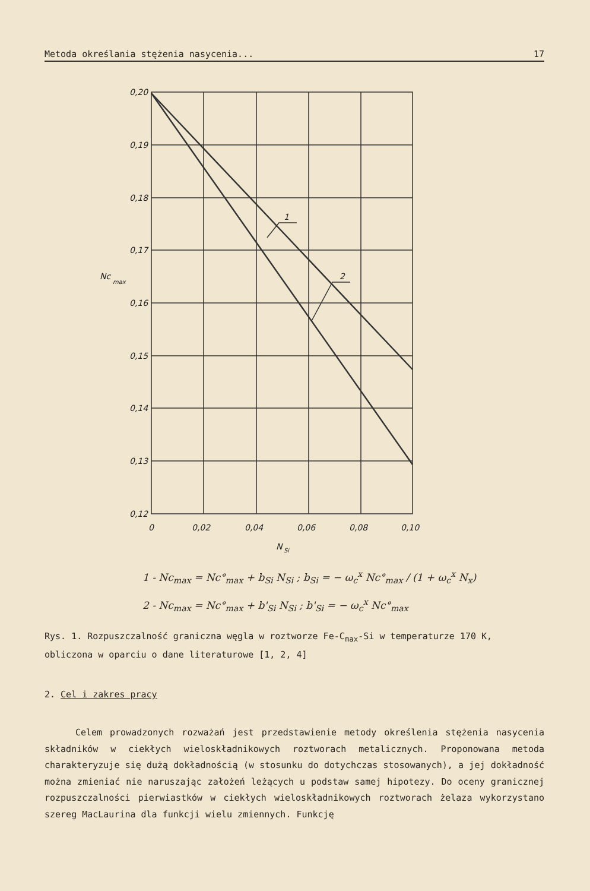Metoda określania stężenia nasycenia... 17
0,20
0,19
0,18
0,17
0,16
0,15
0,14
0,13
0,12
0
0,02
0,04
0,06
0,08
0,10
Nc
max
N
Si
1
2
1 - Nc<sub>max</sub> = Nc°<sub>max</sub> + b<sub>Si</sub> N<sub>Si</sub> ; b<sub>Si</sub> = − ω<sub>c</sub><sup>x</sup> Nc°<sub>max</sub> / (1 + ω<sub>c</sub><sup>x</sup> N<sub>x</sub>)
2 - Nc<sub>max</sub> = Nc°<sub>max</sub> + b'<sub>Si</sub> N<sub>Si</sub> ; b'<sub>Si</sub> = − ω<sub>c</sub><sup>x</sup> Nc°<sub>max</sub>
Rys. 1. Rozpuszczalność graniczna węgla w roztworze Fe-C<sub>max</sub>-Si w temperaturze 170 K, obliczona w oparciu o dane literaturowe [1, 2, 4]
2. Cel i zakres pracy
Celem prowadzonych rozważań jest przedstawienie metody określenia stężenia nasycenia składników w ciekłych wieloskładnikowych roztworach metalicznych. Proponowana metoda charakteryzuje się dużą dokładnością (w stosunku do dotychczas stosowanych), a jej dokładność można zmieniać nie naruszając założeń leżących u podstaw samej hipotezy. Do oceny granicznej rozpuszczalności pierwiastków w ciekłych wieloskładnikowych roztworach żelaza wykorzystano szereg MacLaurina dla funkcji wielu zmiennych. Funkcję